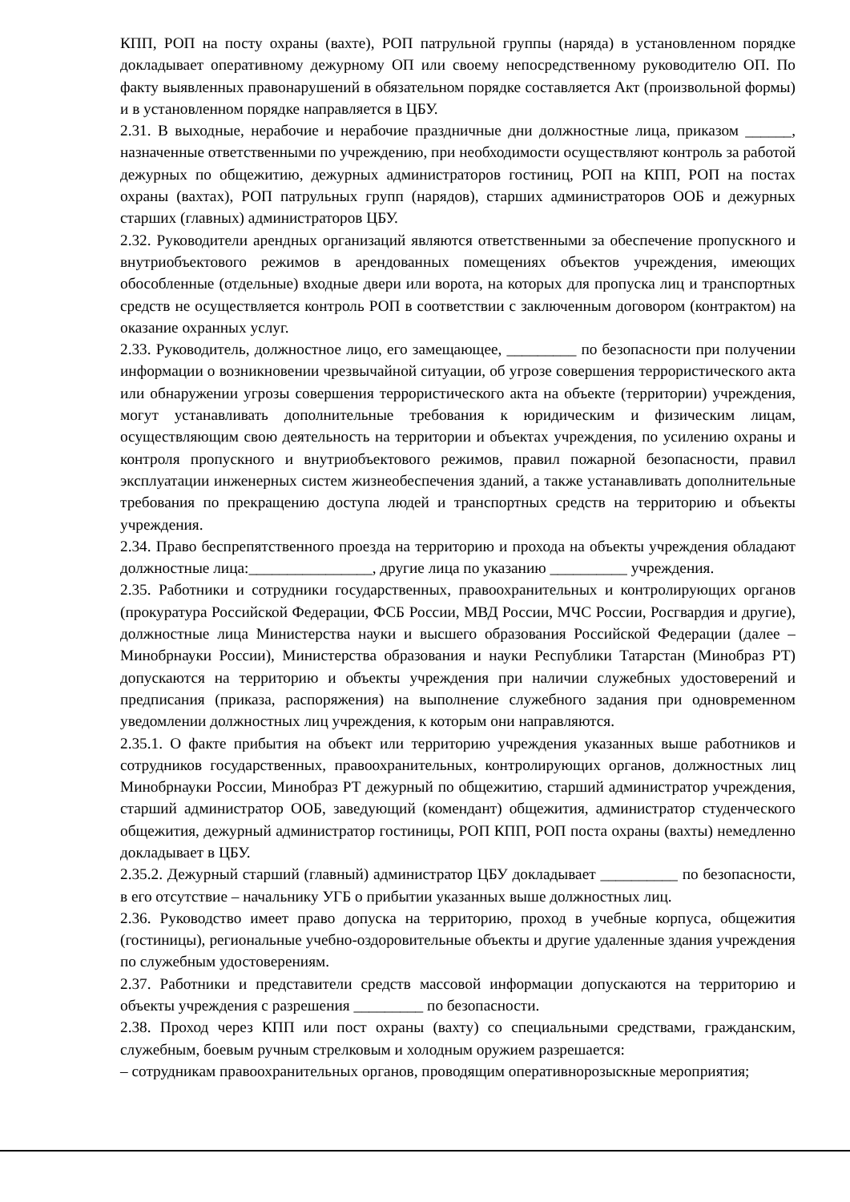КПП, РОП на посту охраны (вахте), РОП патрульной группы (наряда) в установленном порядке докладывает оперативному дежурному ОП или своему непосредственному руководителю ОП. По факту выявленных правонарушений в обязательном порядке составляется Акт (произвольной формы) и в установленном порядке направляется в ЦБУ.
2.31. В выходные, нерабочие и нерабочие праздничные дни должностные лица, приказом ______, назначенные ответственными по учреждению, при необходимости осуществляют контроль за работой дежурных по общежитию, дежурных администраторов гостиниц, РОП на КПП, РОП на постах охраны (вахтах), РОП патрульных групп (нарядов), старших администраторов ООБ и дежурных старших (главных) администраторов ЦБУ.
2.32. Руководители арендных организаций являются ответственными за обеспечение пропускного и внутриобъектового режимов в арендованных помещениях объектов учреждения, имеющих обособленные (отдельные) входные двери или ворота, на которых для пропуска лиц и транспортных средств не осуществляется контроль РОП в соответствии с заключенным договором (контрактом) на оказание охранных услуг.
2.33. Руководитель, должностное лицо, его замещающее, _________ по безопасности при получении информации о возникновении чрезвычайной ситуации, об угрозе совершения террористического акта или обнаружении угрозы совершения террористического акта на объекте (территории) учреждения, могут устанавливать дополнительные требования к юридическим и физическим лицам, осуществляющим свою деятельность на территории и объектах учреждения, по усилению охраны и контроля пропускного и внутриобъектового режимов, правил пожарной безопасности, правил эксплуатации инженерных систем жизнеобеспечения зданий, а также устанавливать дополнительные требования по прекращению доступа людей и транспортных средств на территорию и объекты учреждения.
2.34. Право беспрепятственного проезда на территорию и прохода на объекты учреждения обладают должностные лица:________________, другие лица по указанию __________ учреждения.
2.35. Работники и сотрудники государственных, правоохранительных и контролирующих органов (прокуратура Российской Федерации, ФСБ России, МВД России, МЧС России, Росгвардия и другие), должностные лица Министерства науки и высшего образования Российской Федерации (далее – Минобрнауки России), Министерства образования и науки Республики Татарстан (Минобраз РТ) допускаются на территорию и объекты учреждения при наличии служебных удостоверений и предписания (приказа, распоряжения) на выполнение служебного задания при одновременном уведомлении должностных лиц учреждения, к которым они направляются.
2.35.1. О факте прибытия на объект или территорию учреждения указанных выше работников и сотрудников государственных, правоохранительных, контролирующих органов, должностных лиц Минобрнауки России, Минобраз РТ дежурный по общежитию, старший администратор учреждения, старший администратор ООБ, заведующий (комендант) общежития, администратор студенческого общежития, дежурный администратор гостиницы, РОП КПП, РОП поста охраны (вахты) немедленно докладывает в ЦБУ.
2.35.2. Дежурный старший (главный) администратор ЦБУ докладывает __________ по безопасности, в его отсутствие – начальнику УГБ о прибытии указанных выше должностных лиц.
2.36. Руководство имеет право допуска на территорию, проход в учебные корпуса, общежития (гостиницы), региональные учебно-оздоровительные объекты и другие удаленные здания учреждения по служебным удостоверениям.
2.37. Работники и представители средств массовой информации допускаются на территорию и объекты учреждения с разрешения _________ по безопасности.
2.38. Проход через КПП или пост охраны (вахту) со специальными средствами, гражданским, служебным, боевым ручным стрелковым и холодным оружием разрешается:
– сотрудникам правоохранительных органов, проводящим оперативнорозыскные мероприятия;